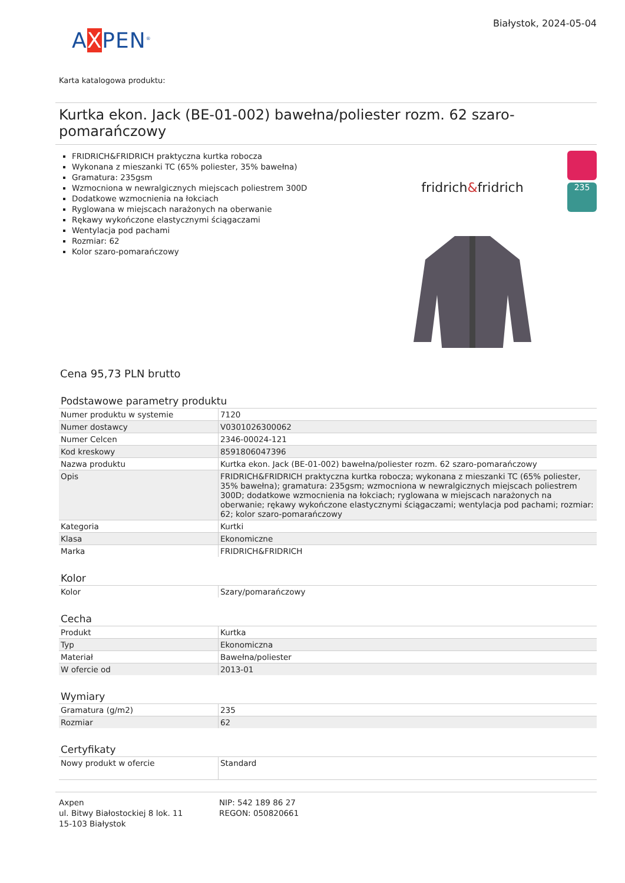AXPEN<sup>®</sup>
Białystok, 2024-05-04
Karta katalogowa produktu:
Kurtka ekon. Jack (BE-01-002) bawełna/poliester rozm. 62 szaro-pomarańczowy
FRIDRICH&FRIDRICH praktyczna kurtka robocza
Wykonana z mieszanki TC (65% poliester, 35% bawełna)
Gramatura: 235gsm
Wzmocniona w newralgicznych miejscach poliestrem 300D
Dodatkowe wzmocnienia na łokciach
Ryglowana w miejscach narażonych na oberwanie
Rękawy wykończone elastycznymi ściągaczami
Wentylacja pod pachami
Rozmiar: 62
Kolor szaro-pomarańczowy
fridrich&fridrich
235
Cena 95,73 PLN brutto
Podstawowe parametry produktu
| Numer produktu w systemie | 7120 |
| Numer dostawcy | V0301026300062 |
| Numer Celcen | 2346-00024-121 |
| Kod kreskowy | 8591806047396 |
| Nazwa produktu | Kurtka ekon. Jack (BE-01-002) bawełna/poliester rozm. 62 szaro-pomarańczowy |
| Opis | FRIDRICH&FRIDRICH praktyczna kurtka robocza; wykonana z mieszanki TC (65% poliester, 35% bawełna); gramatura: 235gsm; wzmocniona w newralgicznych miejscach poliestrem 300D; dodatkowe wzmocnienia na łokciach; ryglowana w miejscach narażonych na oberwanie; rękawy wykończone elastycznymi ściągaczami; wentylacja pod pachami; rozmiar: 62; kolor szaro-pomarańczowy |
| Kategoria | Kurtki |
| Klasa | Ekonomiczne |
| Marka | FRIDRICH&FRIDRICH |
Kolor
| Kolor | Szary/pomarańczowy |
Cecha
| Produkt | Kurtka |
| Typ | Ekonomiczna |
| Materiał | Bawełna/poliester |
| W ofercie od | 2013-01 |
Wymiary
| Gramatura (g/m2) | 235 |
| Rozmiar | 62 |
Certyfikaty
| Nowy produkt w ofercie | Standard |
Axpen
ul. Bitwy Białostockiej 8 lok. 11
15-103 Białystok
NIP: 542 189 86 27
REGON: 050820661